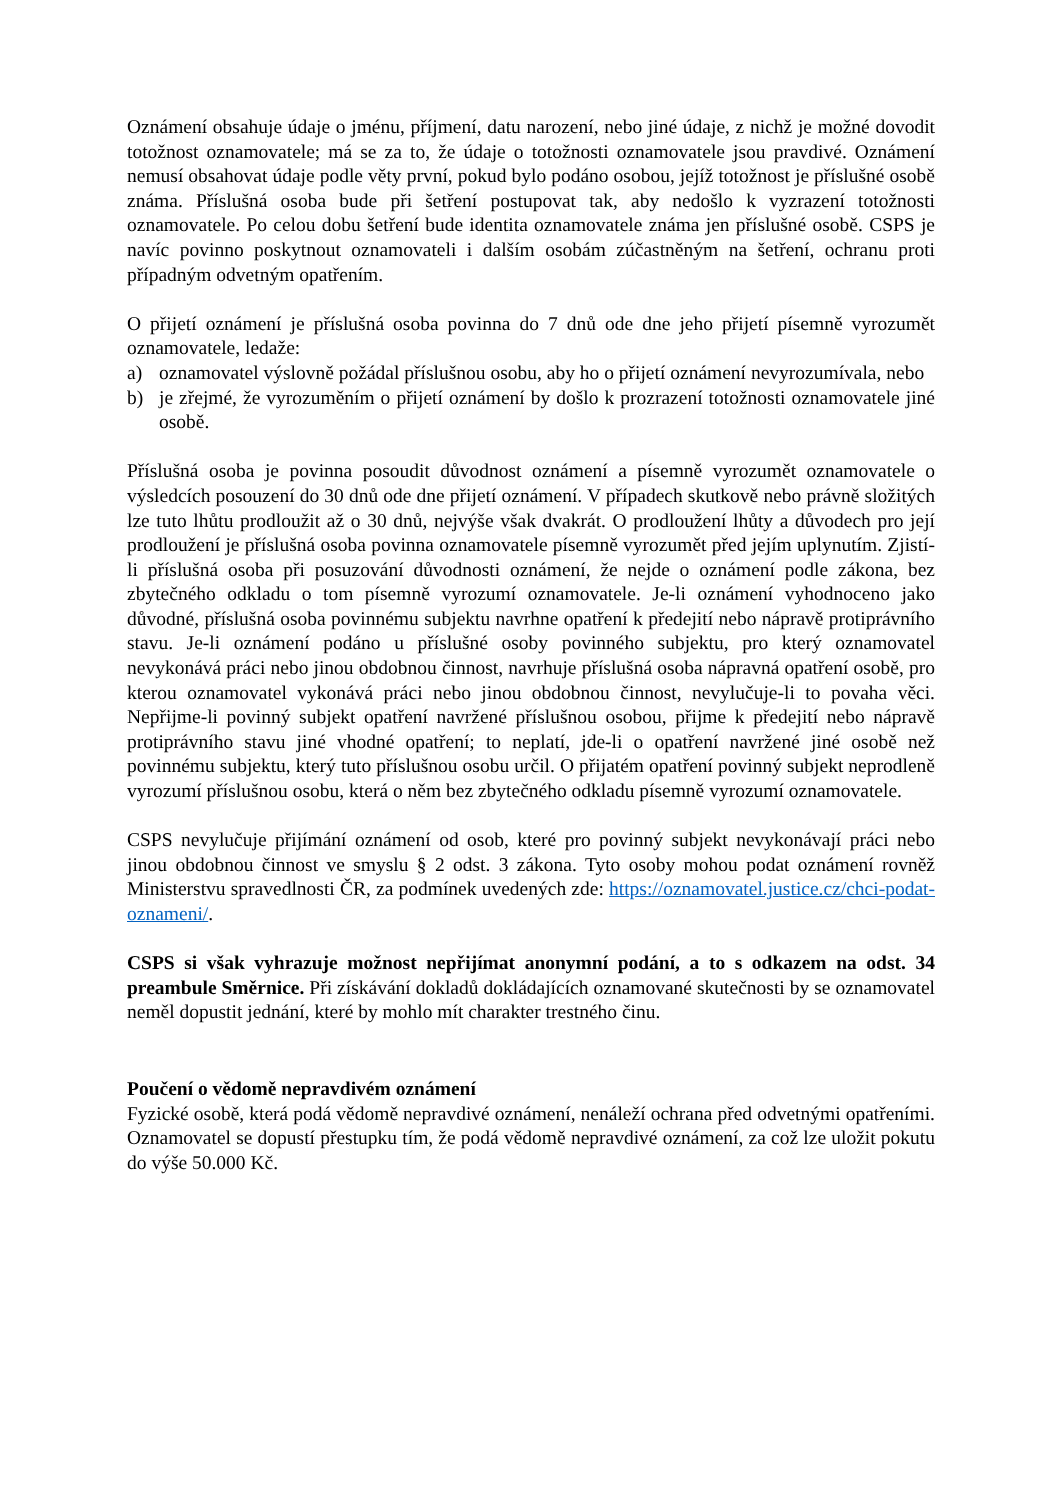Oznámení obsahuje údaje o jménu, příjmení, datu narození, nebo jiné údaje, z nichž je možné dovodit totožnost oznamovatele; má se za to, že údaje o totožnosti oznamovatele jsou pravdivé. Oznámení nemusí obsahovat údaje podle věty první, pokud bylo podáno osobou, jejíž totožnost je příslušné osobě známa. Příslušná osoba bude při šetření postupovat tak, aby nedošlo k vyzrazení totožnosti oznamovatele. Po celou dobu šetření bude identita oznamovatele známa jen příslušné osobě. CSPS je navíc povinno poskytnout oznamovateli i dalším osobám zúčastněným na šetření, ochranu proti případným odvetným opatřením.
O přijetí oznámení je příslušná osoba povinna do 7 dnů ode dne jeho přijetí písemně vyrozumět oznamovatele, ledaže:
a) oznamovatel výslovně požádal příslušnou osobu, aby ho o přijetí oznámení nevyrozumívala, nebo
b) je zřejmé, že vyrozuměním o přijetí oznámení by došlo k prozrazení totožnosti oznamovatele jiné osobě.
Příslušná osoba je povinna posoudit důvodnost oznámení a písemně vyrozumět oznamovatele o výsledcích posouzení do 30 dnů ode dne přijetí oznámení. V případech skutkově nebo právně složitých lze tuto lhůtu prodloužit až o 30 dnů, nejvýše však dvakrát. O prodloužení lhůty a důvodech pro její prodloužení je příslušná osoba povinna oznamovatele písemně vyrozumět před jejím uplynutím. Zjistí-li příslušná osoba při posuzování důvodnosti oznámení, že nejde o oznámení podle zákona, bez zbytečného odkladu o tom písemně vyrozumí oznamovatele. Je-li oznámení vyhodnoceno jako důvodné, příslušná osoba povinnému subjektu navrhne opatření k předejití nebo nápravě protiprávního stavu. Je-li oznámení podáno u příslušné osoby povinného subjektu, pro který oznamovatel nevykonává práci nebo jinou obdobnou činnost, navrhuje příslušná osoba nápravná opatření osobě, pro kterou oznamovatel vykonává práci nebo jinou obdobnou činnost, nevylučuje-li to povaha věci. Nepřijme-li povinný subjekt opatření navržené příslušnou osobou, přijme k předejití nebo nápravě protiprávního stavu jiné vhodné opatření; to neplatí, jde-li o opatření navržené jiné osobě než povinnému subjektu, který tuto příslušnou osobu určil. O přijatém opatření povinný subjekt neprodleně vyrozumí příslušnou osobu, která o něm bez zbytečného odkladu písemně vyrozumí oznamovatele.
CSPS nevylučuje přijímání oznámení od osob, které pro povinný subjekt nevykonávají práci nebo jinou obdobnou činnost ve smyslu § 2 odst. 3 zákona. Tyto osoby mohou podat oznámení rovněž Ministerstvu spravedlnosti ČR, za podmínek uvedených zde: https://oznamovatel.justice.cz/chci-podat-oznameni/.
CSPS si však vyhrazuje možnost nepřijímat anonymní podání, a to s odkazem na odst. 34 preambule Směrnice. Při získávání dokladů dokládajících oznamované skutečnosti by se oznamovatel neměl dopustit jednání, které by mohlo mít charakter trestného činu.
Poučení o vědomě nepravdivém oznámení
Fyzické osobě, která podá vědomě nepravdivé oznámení, nenáleží ochrana před odvetnými opatřeními. Oznamovatel se dopustí přestupku tím, že podá vědomě nepravdivé oznámení, za což lze uložit pokutu do výše 50.000 Kč.